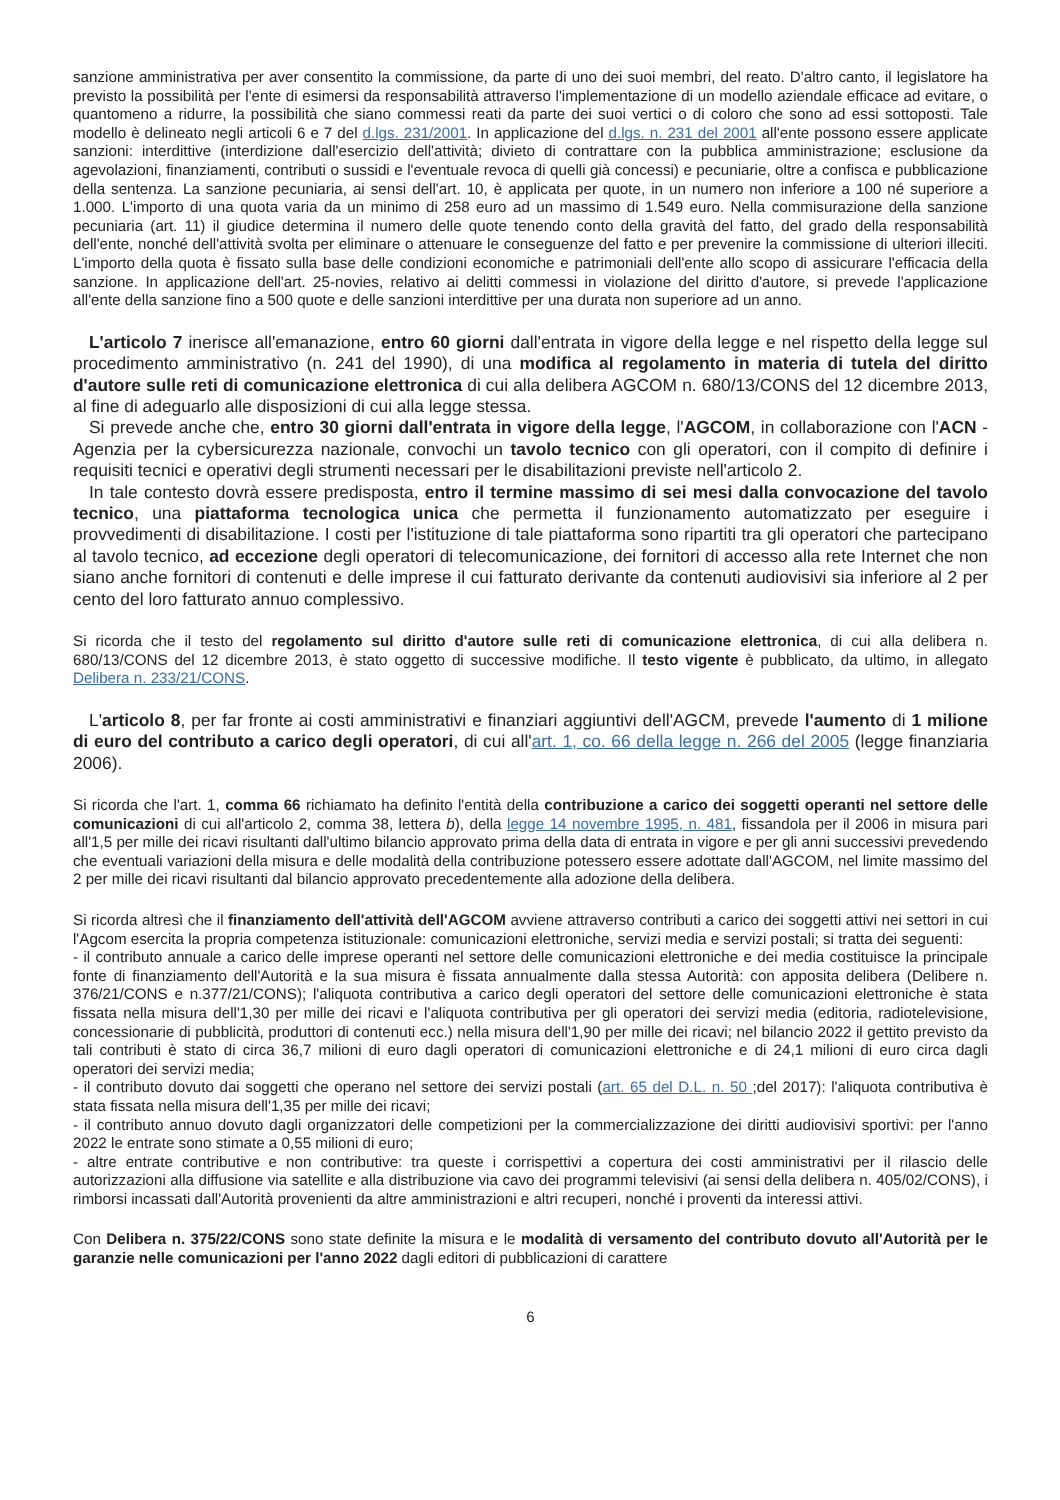sanzione amministrativa per aver consentito la commissione, da parte di uno dei suoi membri, del reato. D'altro canto, il legislatore ha previsto la possibilità per l'ente di esimersi da responsabilità attraverso l'implementazione di un modello aziendale efficace ad evitare, o quantomeno a ridurre, la possibilità che siano commessi reati da parte dei suoi vertici o di coloro che sono ad essi sottoposti. Tale modello è delineato negli articoli 6 e 7 del d.lgs. 231/2001. In applicazione del d.lgs. n. 231 del 2001 all'ente possono essere applicate sanzioni: interdittive (interdizione dall'esercizio dell'attività; divieto di contrattare con la pubblica amministrazione; esclusione da agevolazioni, finanziamenti, contributi o sussidi e l'eventuale revoca di quelli già concessi) e pecuniarie, oltre a confisca e pubblicazione della sentenza. La sanzione pecuniaria, ai sensi dell'art. 10, è applicata per quote, in un numero non inferiore a 100 né superiore a 1.000. L'importo di una quota varia da un minimo di 258 euro ad un massimo di 1.549 euro. Nella commisurazione della sanzione pecuniaria (art. 11) il giudice determina il numero delle quote tenendo conto della gravità del fatto, del grado della responsabilità dell'ente, nonché dell'attività svolta per eliminare o attenuare le conseguenze del fatto e per prevenire la commissione di ulteriori illeciti. L'importo della quota è fissato sulla base delle condizioni economiche e patrimoniali dell'ente allo scopo di assicurare l'efficacia della sanzione. In applicazione dell'art. 25-novies, relativo ai delitti commessi in violazione del diritto d'autore, si prevede l'applicazione all'ente della sanzione fino a 500 quote e delle sanzioni interdittive per una durata non superiore ad un anno.
L'articolo 7 inerisce all'emanazione, entro 60 giorni dall'entrata in vigore della legge e nel rispetto della legge sul procedimento amministrativo (n. 241 del 1990), di una modifica al regolamento in materia di tutela del diritto d'autore sulle reti di comunicazione elettronica di cui alla delibera AGCOM n. 680/13/CONS del 12 dicembre 2013, al fine di adeguarlo alle disposizioni di cui alla legge stessa.
Si prevede anche che, entro 30 giorni dall'entrata in vigore della legge, l'AGCOM, in collaborazione con l'ACN - Agenzia per la cybersicurezza nazionale, convochi un tavolo tecnico con gli operatori, con il compito di definire i requisiti tecnici e operativi degli strumenti necessari per le disabilitazioni previste nell'articolo 2.
In tale contesto dovrà essere predisposta, entro il termine massimo di sei mesi dalla convocazione del tavolo tecnico, una piattaforma tecnologica unica che permetta il funzionamento automatizzato per eseguire i provvedimenti di disabilitazione. I costi per l'istituzione di tale piattaforma sono ripartiti tra gli operatori che partecipano al tavolo tecnico, ad eccezione degli operatori di telecomunicazione, dei fornitori di accesso alla rete Internet che non siano anche fornitori di contenuti e delle imprese il cui fatturato derivante da contenuti audiovisivi sia inferiore al 2 per cento del loro fatturato annuo complessivo.
Si ricorda che il testo del regolamento sul diritto d'autore sulle reti di comunicazione elettronica, di cui alla delibera n. 680/13/CONS del 12 dicembre 2013, è stato oggetto di successive modifiche. Il testo vigente è pubblicato, da ultimo, in allegato Delibera n. 233/21/CONS.
L'articolo 8, per far fronte ai costi amministrativi e finanziari aggiuntivi dell'AGCM, prevede l'aumento di 1 milione di euro del contributo a carico degli operatori, di cui all'art. 1, co. 66 della legge n. 266 del 2005 (legge finanziaria 2006).
Si ricorda che l'art. 1, comma 66 richiamato ha definito l'entità della contribuzione a carico dei soggetti operanti nel settore delle comunicazioni di cui all'articolo 2, comma 38, lettera b), della legge 14 novembre 1995, n. 481, fissandola per il 2006 in misura pari all'1,5 per mille dei ricavi risultanti dall'ultimo bilancio approvato prima della data di entrata in vigore e per gli anni successivi prevedendo che eventuali variazioni della misura e delle modalità della contribuzione potessero essere adottate dall'AGCOM, nel limite massimo del 2 per mille dei ricavi risultanti dal bilancio approvato precedentemente alla adozione della delibera.
Si ricorda altresì che il finanziamento dell'attività dell'AGCOM avviene attraverso contributi a carico dei soggetti attivi nei settori in cui l'Agcom esercita la propria competenza istituzionale: comunicazioni elettroniche, servizi media e servizi postali; si tratta dei seguenti:
- il contributo annuale a carico delle imprese operanti nel settore delle comunicazioni elettroniche e dei media costituisce la principale fonte di finanziamento dell'Autorità e la sua misura è fissata annualmente dalla stessa Autorità: con apposita delibera (Delibere n. 376/21/CONS e n.377/21/CONS); l'aliquota contributiva a carico degli operatori del settore delle comunicazioni elettroniche è stata fissata nella misura dell'1,30 per mille dei ricavi e l'aliquota contributiva per gli operatori dei servizi media (editoria, radiotelevisione, concessionarie di pubblicità, produttori di contenuti ecc.) nella misura dell'1,90 per mille dei ricavi; nel bilancio 2022 il gettito previsto da tali contributi è stato di circa 36,7 milioni di euro dagli operatori di comunicazioni elettroniche e di 24,1 milioni di euro circa dagli operatori dei servizi media;
- il contributo dovuto dai soggetti che operano nel settore dei servizi postali (art. 65 del D.L. n. 50 ;del 2017): l'aliquota contributiva è stata fissata nella misura dell'1,35 per mille dei ricavi;
- il contributo annuo dovuto dagli organizzatori delle competizioni per la commercializzazione dei diritti audiovisivi sportivi: per l'anno 2022 le entrate sono stimate a 0,55 milioni di euro;
- altre entrate contributive e non contributive: tra queste i corrispettivi a copertura dei costi amministrativi per il rilascio delle autorizzazioni alla diffusione via satellite e alla distribuzione via cavo dei programmi televisivi (ai sensi della delibera n. 405/02/CONS), i rimborsi incassati dall'Autorità provenienti da altre amministrazioni e altri recuperi, nonché i proventi da interessi attivi.
Con Delibera n. 375/22/CONS sono state definite la misura e le modalità di versamento del contributo dovuto all'Autorità per le garanzie nelle comunicazioni per l'anno 2022 dagli editori di pubblicazioni di carattere
6